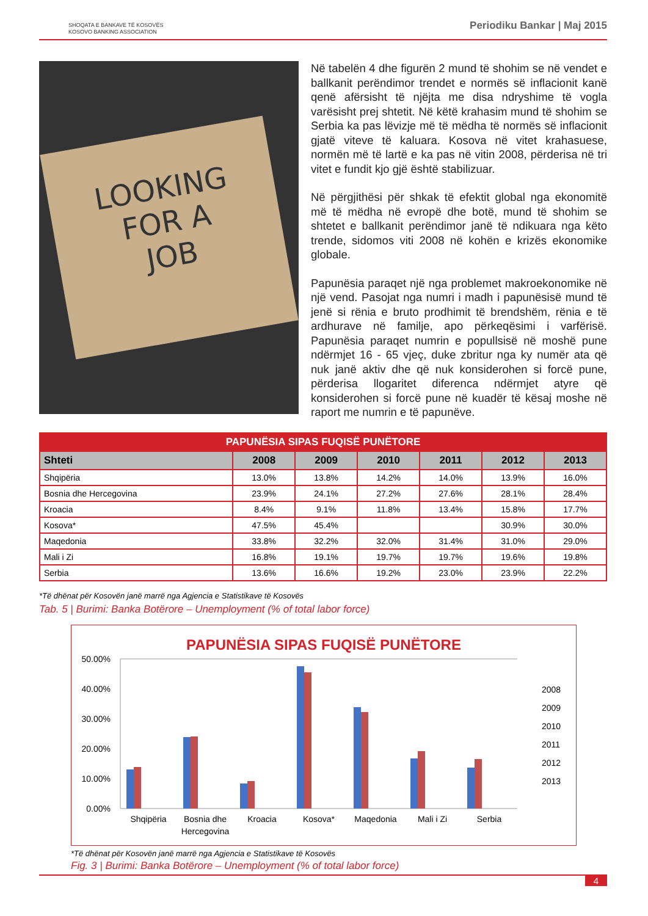SHOQATA E BANKAVE TË KOSOVËS
KOSOVO BANKING ASSOCIATION
Periodiku Bankar | Maj 2015
LOOKING
FOR A
JOB
Në tabelën 4 dhe figurën 2 mund të shohim se në vendet e ballkanit perëndimor trendet e normës së inflacionit kanë qenë afërsisht të njëjta me disa ndryshime të vogla varësisht prej shtetit. Në këtë krahasim mund të shohim se Serbia ka pas lëvizje më të mëdha të normës së inflacionit gjatë viteve të kaluara. Kosova në vitet krahasuese, normën më të lartë e ka pas në vitin 2008, përderisa në tri vitet e fundit kjo gjë është stabilizuar.
Në përgjithësi për shkak të efektit global nga ekonomitë më të mëdha në evropë dhe botë, mund të shohim se shtetet e ballkanit perëndimor janë të ndikuara nga këto trende, sidomos viti 2008 në kohën e krizës ekonomike globale.
Papunësia paraqet një nga problemet makroekonomike në një vend. Pasojat nga numri i madh i papunësisë mund të jenë si rënia e bruto prodhimit të brendshëm, rënia e të ardhurave në familje, apo përkeqësimi i varfërisë. Papunësia paraqet numrin e popullsisë në moshë pune ndërmjet 16 - 65 vjeç, duke zbritur nga ky numër ata që nuk janë aktiv dhe që nuk konsiderohen si forcë pune, përderisa llogaritet diferenca ndërmjet atyre që konsiderohen si forcë pune në kuadër të kësaj moshe në raport me numrin e të papunëve.
| PAPUNËSIA SIPAS FUQISË PUNËTORE | | | | | | |
| --- | --- | --- | --- | --- | --- | --- |
| Shteti | 2008 | 2009 | 2010 | 2011 | 2012 | 2013 |
| Shqipëria | 13.0% | 13.8% | 14.2% | 14.0% | 13.9% | 16.0% |
| Bosnia dhe Hercegovina | 23.9% | 24.1% | 27.2% | 27.6% | 28.1% | 28.4% |
| Kroacia | 8.4% | 9.1% | 11.8% | 13.4% | 15.8% | 17.7% |
| Kosova* | 47.5% | 45.4% | | | 30.9% | 30.0% |
| Maqedonia | 33.8% | 32.2% | 32.0% | 31.4% | 31.0% | 29.0% |
| Mali i Zi | 16.8% | 19.1% | 19.7% | 19.7% | 19.6% | 19.8% |
| Serbia | 13.6% | 16.6% | 19.2% | 23.0% | 23.9% | 22.2% |
*Të dhënat për Kosovën janë marrë nga Agjencia e Statistikave të Kosovës
Tab. 5 | Burimi: Banka Botërore – Unemployment (% of total labor force)
PAPUNËSIA SIPAS FUQISË PUNËTORE
50.00%
40.00%
30.00%
20.00%
10.00%
0.00%
Shqipëria
Bosnia dhe
Hercegovina
Kroacia
Kosova*
Maqedonia
Mali i Zi
Serbia
2008
2009
2010
2011
2012
2013
*Të dhënat për Kosovën janë marrë nga Agjencia e Statistikave të Kosovës
Fig. 3 | Burimi: Banka Botërore – Unemployment (% of total labor force)
4